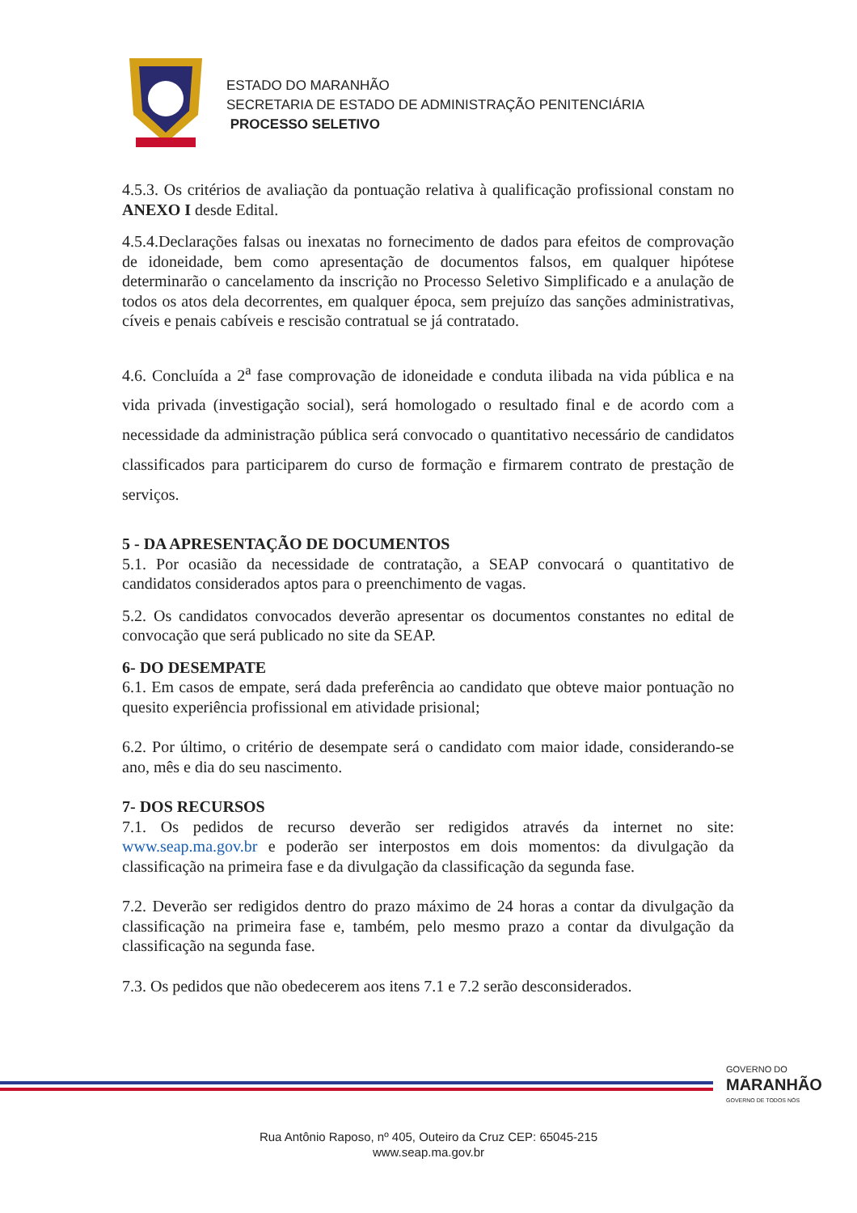ESTADO DO MARANHÃO
SECRETARIA DE ESTADO DE ADMINISTRAÇÃO PENITENCIÁRIA
PROCESSO SELETIVO
4.5.3. Os critérios de avaliação da pontuação relativa à qualificação profissional constam no ANEXO I desde Edital.
4.5.4.Declarações falsas ou inexatas no fornecimento de dados para efeitos de comprovação de idoneidade, bem como apresentação de documentos falsos, em qualquer hipótese determinarão o cancelamento da inscrição no Processo Seletivo Simplificado e a anulação de todos os atos dela decorrentes, em qualquer época, sem prejuízo das sanções administrativas, cíveis e penais cabíveis e rescisão contratual se já contratado.
4.6. Concluída a 2<sup>a</sup> fase comprovação de idoneidade e conduta ilibada na vida pública e na vida privada (investigação social), será homologado o resultado final e de acordo com a necessidade da administração pública será convocado o quantitativo necessário de candidatos classificados para participarem do curso de formação e firmarem contrato de prestação de serviços.
5 - DA APRESENTAÇÃO DE DOCUMENTOS
5.1. Por ocasião da necessidade de contratação, a SEAP convocará o quantitativo de candidatos considerados aptos para o preenchimento de vagas.
5.2. Os candidatos convocados deverão apresentar os documentos constantes no edital de convocação que será publicado no site da SEAP.
6- DO DESEMPATE
6.1. Em casos de empate, será dada preferência ao candidato que obteve maior pontuação no quesito experiência profissional em atividade prisional;
6.2. Por último, o critério de desempate será o candidato com maior idade, considerando-se ano, mês e dia do seu nascimento.
7- DOS RECURSOS
7.1. Os pedidos de recurso deverão ser redigidos através da internet no site: www.seap.ma.gov.br e poderão ser interpostos em dois momentos: da divulgação da classificação na primeira fase e da divulgação da classificação da segunda fase.
7.2. Deverão ser redigidos dentro do prazo máximo de 24 horas a contar da divulgação da classificação na primeira fase e, também, pelo mesmo prazo a contar da divulgação da classificação na segunda fase.
7.3. Os pedidos que não obedecerem aos itens 7.1 e 7.2 serão desconsiderados.
GOVERNO DO
MARANHÃO
GOVERNO DE TODOS NÓS
Rua Antônio Raposo, nº 405, Outeiro da Cruz CEP: 65045-215
www.seap.ma.gov.br